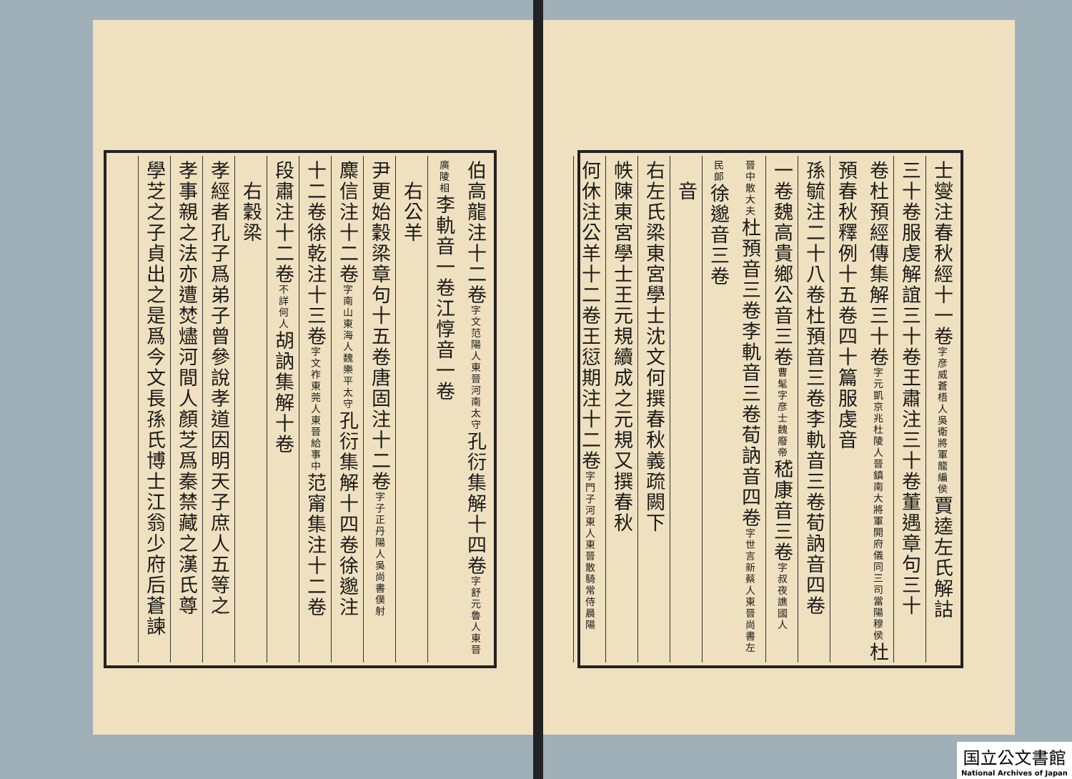士燮注春秋經十一卷字彦威蒼梧人吳衛將軍龍編侯賈逵左氏解詁
三十卷服虔解誼三十卷王肅注三十卷董遇章句三十
卷杜預經傳集解三十卷字元凱京兆杜陵人晉鎮南大將軍開府儀同三司當陽穆侯杜預春秋釋例十五卷四十篇服虔音
孫毓注二十八卷杜預音三卷李軌音三卷荀訥音四卷
一卷魏高貴鄉公音三卷曹髦字彦士魏廢帝嵇康音三卷字叔夜譙國人
晉中散大夫杜預音三卷李軌音三卷荀訥音四卷字世言新蔡人東晉尚書左民郎徐邈音三卷
　音
右左氏梁東宮學士沈文何撰春秋義疏闕下
帙陳東宮學士王元規續成之元規又撰春秋
何休注公羊十二卷王愆期注十二卷字門子河東人東晉散騎常侍晨陽
伯高龍注十二卷字文范陽人東晉河南太守孔衍集解十四卷字舒元魯人東晉廣陵相李軌音一卷江惇音一卷
　右公羊
尹更始穀梁章句十五卷唐固注十二卷字子正丹陽人吳尚書僕射
麋信注十二卷字南山東海人魏樂平太守孔衍集解十四卷徐邈注
十二卷徐乾注十三卷字文祚東莞人東晉給事中范甯集注十二卷
段肅注十二卷不詳何人胡訥集解十卷
　右穀梁
孝經者孔子爲弟子曾參說孝道因明天子庶人五等之
孝事親之法亦遭焚燼河間人顏芝爲秦禁藏之漢氏尊
學芝之子貞出之是爲今文長孫氏博士江翁少府后蒼諫
国立公文書館
National Archives of Japan